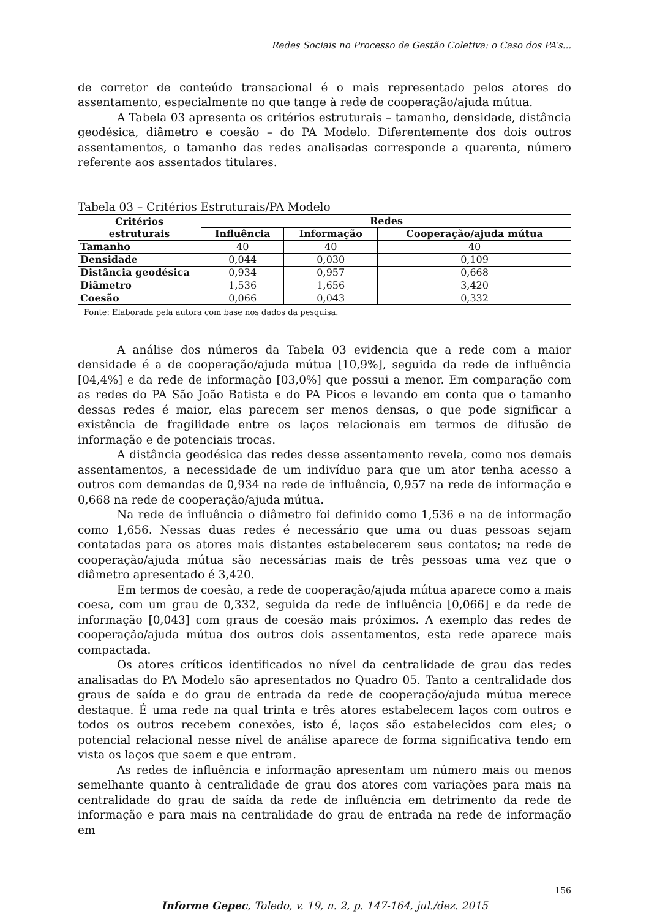Redes Sociais no Processo de Gestão Coletiva: o Caso dos PA’s...
de corretor de conteúdo transacional é o mais representado pelos atores do assentamento, especialmente no que tange à rede de cooperação/ajuda mútua.
A Tabela 03 apresenta os critérios estruturais – tamanho, densidade, distância geodésica, diâmetro e coesão – do PA Modelo. Diferentemente dos dois outros assentamentos, o tamanho das redes analisadas corresponde a quarenta, número referente aos assentados titulares.
Tabela 03 – Critérios Estruturais/PA Modelo
| Critérios estruturais | Redes | | |
| --- | --- | --- | --- |
| | Influência | Informação | Cooperação/ajuda mútua |
| Tamanho | 40 | 40 | 40 |
| Densidade | 0,044 | 0,030 | 0,109 |
| Distância geodésica | 0,934 | 0,957 | 0,668 |
| Diâmetro | 1,536 | 1,656 | 3,420 |
| Coesão | 0,066 | 0,043 | 0,332 |
Fonte: Elaborada pela autora com base nos dados da pesquisa.
A análise dos números da Tabela 03 evidencia que a rede com a maior densidade é a de cooperação/ajuda mútua [10,9%], seguida da rede de influência [04,4%] e da rede de informação [03,0%] que possui a menor. Em comparação com as redes do PA São João Batista e do PA Picos e levando em conta que o tamanho dessas redes é maior, elas parecem ser menos densas, o que pode significar a existência de fragilidade entre os laços relacionais em termos de difusão de informação e de potenciais trocas.
A distância geodésica das redes desse assentamento revela, como nos demais assentamentos, a necessidade de um indivíduo para que um ator tenha acesso a outros com demandas de 0,934 na rede de influência, 0,957 na rede de informação e 0,668 na rede de cooperação/ajuda mútua.
Na rede de influência o diâmetro foi definido como 1,536 e na de informação como 1,656. Nessas duas redes é necessário que uma ou duas pessoas sejam contatadas para os atores mais distantes estabelecerem seus contatos; na rede de cooperação/ajuda mútua são necessárias mais de três pessoas uma vez que o diâmetro apresentado é 3,420.
Em termos de coesão, a rede de cooperação/ajuda mútua aparece como a mais coesa, com um grau de 0,332, seguida da rede de influência [0,066] e da rede de informação [0,043] com graus de coesão mais próximos. A exemplo das redes de cooperação/ajuda mútua dos outros dois assentamentos, esta rede aparece mais compactada.
Os atores críticos identificados no nível da centralidade de grau das redes analisadas do PA Modelo são apresentados no Quadro 05. Tanto a centralidade dos graus de saída e do grau de entrada da rede de cooperação/ajuda mútua merece destaque. É uma rede na qual trinta e três atores estabelecem laços com outros e todos os outros recebem conexões, isto é, laços são estabelecidos com eles; o potencial relacional nesse nível de análise aparece de forma significativa tendo em vista os laços que saem e que entram.
As redes de influência e informação apresentam um número mais ou menos semelhante quanto à centralidade de grau dos atores com variações para mais na centralidade do grau de saída da rede de influência em detrimento da rede de informação e para mais na centralidade do grau de entrada na rede de informação em
156
Informe Gepec, Toledo, v. 19, n. 2, p. 147-164, jul./dez. 2015